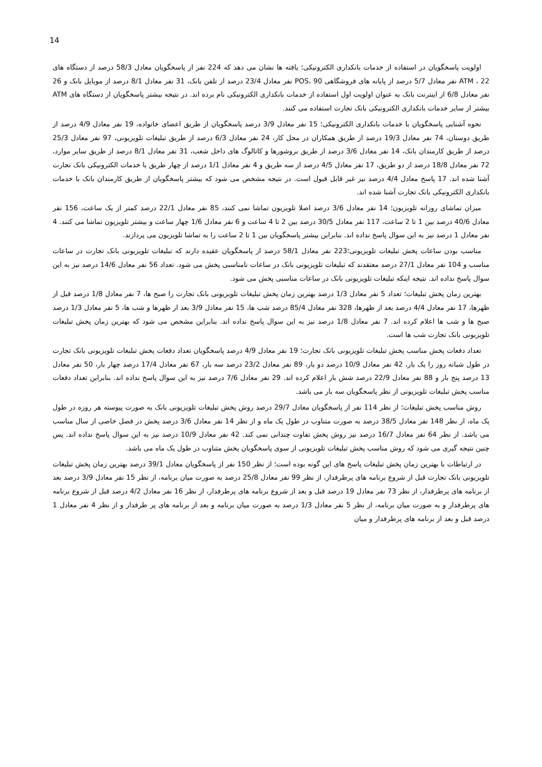14
اولویت پاسخگویان در استفاده از خدمات بانکداری الکترونیکی؛ یافته ها نشان می دهد که 224 نفر از پاسخگویان معادل 58/3 درصد از دستگاه های ATM ، 22 نفر معادل 5/7 درصد از پایانه های فروشگاهی POS، 90 نفر معادل 23/4 درصد از تلفن بانک، 31 نفر معادل 8/1 درصد از موبایل بانک و 26 نفر معادل 6/8 از اینترنت بانک به عنوان اولویت اول استفاده از خدمات بانکداری الکترونیکی نام برده اند. در نتیجه بیشتر پاسخگویان از دستگاه های ATM بیشتر از سایر خدمات بانکداری الکترونیکی بانک تجارت استفاده می کنند.
نحوه آشنایی پاسخگویان با خدمات بانکداری الکترونیکی؛ 15 نفر معادل 3/9 درصد پاسخگویان از طریق اعضای خانواده، 19 نفر معادل 4/9 درصد از طریق دوستان، 74 نفر معادل 19/3 درصد از طریق همکاران در محل کار، 24 نفر معادل 6/3 درصد از طریق تبلیغات تلویزیونی، 97 نفر معادل 25/3 درصد از طریق کارمندان بانک، 14 نفر معادل 3/6 درصد از طریق بروشورها و کاتالوگ های داخل شعب، 31 نفر معادل 8/1 درصد از طریق سایر موارد، 72 نفر معادل 18/8 درصد از دو طریق، 17 نفر معادل 4/5 درصد از سه طریق و 4 نفر معادل 1/1 درصد از چهار طریق با خدمات الکترونیکی بانک تجارت آشنا شده اند. 17 پاسخ معادل 4/4 درصد نیز غیر قابل قبول است. در نتیجه مشخص می شود که بیشتر پاسخگویان از طریق کارمندان بانک با خدمات بانکداری الکترونیکی بانک تجارت آشنا شده اند.
میزان تماشای روزانه تلویزیون؛ 14 نفر معادل 3/6 درصد اصلا تلویزیون تماشا نمی کنند، 85 نفر معادل 22/1 درصد کمتر از یک ساعت، 156 نفر معادل 40/6 درصد بین 1 تا 2 ساعت، 117 نفر معادل 30/5 درصد بین 2 تا 4 ساعت و 6 نفر معادل 1/6 چهار ساعت و بیشتر تلویزیون تماشا می کنند. 4 نفر معادل 1 درصد نیز به این سوال پاسخ نداده اند. بنابراین بیشتر پاسخگویان بین 1 تا 2 ساعت را به تماشا تلویزیون می پردازند.
مناسب بودن ساعات پخش تبلیغات تلویزیونی؛223 نفر معادل 58/1 درصد از پاسخگویان عقیده دارند که تبلیغات تلویزیونی بانک تجارت در ساعات مناسب و 104 نفر معادل 27/1 درصد معتقدند که تبلیغات تلویزیونی بانک در ساعات نامناسبی پخش می شود. تعداد 56 نفر معادل 14/6 درصد نیز به این سوال پاسخ نداده اند. نتیجه اینکه تبلیغات تلویزیونی بانک در ساعات مناسبی پخش می شود.
بهترین زمان پخش تبلیغات؛ تعداد 5 نفر معادل 1/3 درصد بهترین زمان پخش تبلیغات تلویزیونی بانک تجارت را صبح ها، 7 نفر معادل 1/8 درصد قبل از ظهرها، 17 نفر معادل 4/4 درصد بعد از ظهرها، 328 نفر معادل 85/4 درصد شب ها، 15 نفر معادل 3/9 بعد از ظهرها و شب ها، 5 نفر معادل 1/3 درصد صبح ها و شب ها اعلام کرده اند. 7 نفر معادل 1/8 درصد نیز به این سوال پاسخ نداده اند. بنابراین مشخص می شود که بهترین زمان پخش تبلیغات تلویزیونی بانک تجارت شب ها است.
تعداد دفعات پخش مناسب پخش تبلیغات تلویزیونی بانک تجارت؛ 19 نفر معادل 4/9 درصد پاسخگویان تعداد دفعات پخش تبلیغات تلویزیونی بانک تجارت در طول شبانه روز را یک بار، 42 نفر معادل 10/9 درصد دو بار، 89 نفر معادل 23/2 درصد سه بار، 67 نفر معادل 17/4 درصد چهار بار، 50 نفر معادل 13 درصد پنج بار و 88 نفر معادل 22/9 درصد شش بار اعلام کرده اند. 29 نفر معادل 7/6 درصد نیز به این سوال پاسخ نداده اند. بنابراین تعداد دفعات مناسب پخش تبلیغات تلویزیونی از نظر پاسخگویان سه بار می باشد.
روش مناسب پخش تبلیغات؛ از نظر 114 نفر از پاسخگویان معادل 29/7 درصد روش پخش تبلیغات تلویزیونی بانک به صورت پیوسته هر روزه در طول یک ماه، از نظر 148 نفر معادل 38/5 درصد به صورت متناوب در طول یک ماه و از نظر 14 نفر معادل 3/6 درصد پخش در فصل خاصی از سال مناسب می باشد. از نظر 64 نفر معادل 16/7 درصد نیز روش پخش تفاوت چندانی نمی کند. 42 نفر معادل 10/9 درصد نیز به این سوال پاسخ نداده اند. پس چنین نتیجه گیری می شود که روش مناسب پخش تبلیغات تلویزیونی از سوی پاسخگویان پخش متناوب در طول یک ماه می باشد.
در ارتباطات با بهترین زمان پخش تبلیغات پاسخ های این گونه بوده است؛ از نظر 150 نفر از پاسخگویان معادل 39/1 درصد بهترین زمان پخش تبلیغات تلویزیونی بانک تجارت قبل از شروع برنامه های پرطرفدار، از نظر 99 نفر معادل 25/8 درصد به صورت میان برنامه، از نظر 15 نفر معادل 3/9 درصد بعد از برنامه های پرطرفدار، از نظر 73 نفر معادل 19 درصد قبل و بعد از شروع برنامه های پرطرفدار، از نظر 16 نفر معادل 4/2 درصد قبل از شروع برنامه های پرطرفدار و به صورت میان برنامه، از نظر 5 نفر معادل 1/3 درصد به صورت میان برنامه و بعد از برنامه های پر طرفدار و از نظر 4 نفر معادل 1 درصد قبل و بعد از برنامه های پرطرفدار و میان